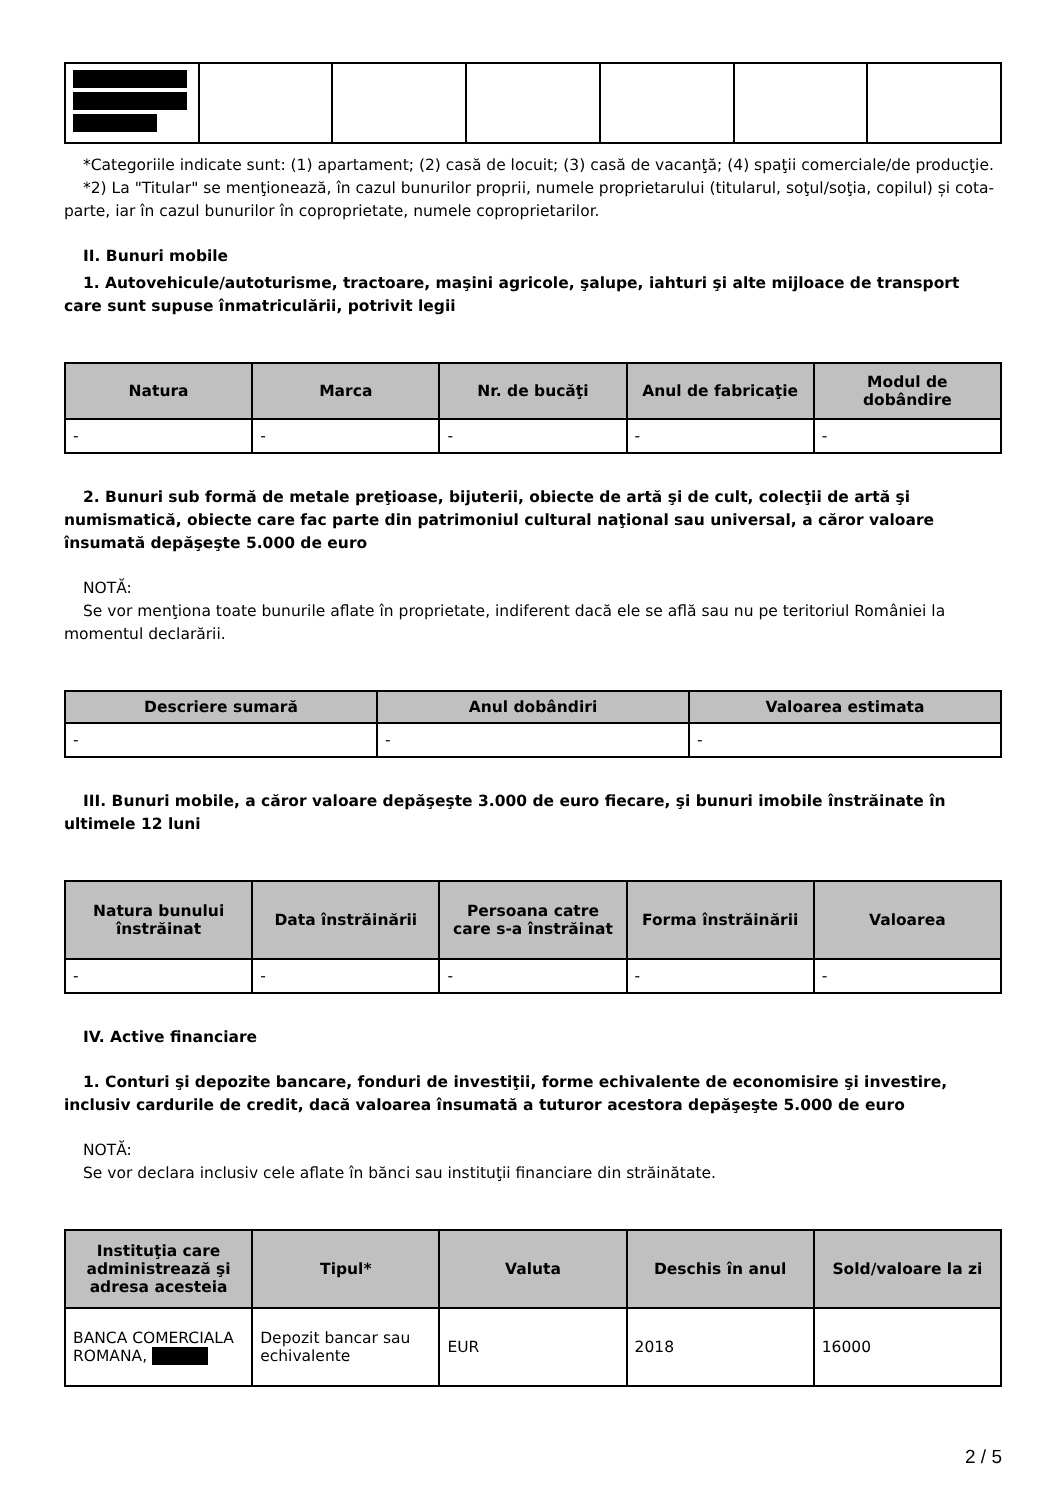*Categoriile indicate sunt: (1) apartament; (2) casă de locuit; (3) casă de vacanţă; (4) spaţii comerciale/de producţie.
*2) La "Titular" se menţionează, în cazul bunurilor proprii, numele proprietarului (titularul, soţul/soţia, copilul) și cota-parte, iar în cazul bunurilor în coproprietate, numele coproprietarilor.
II. Bunuri mobile
1. Autovehicule/autoturisme, tractoare, maşini agricole, şalupe, iahturi şi alte mijloace de transport care sunt supuse înmatriculării, potrivit legii
| Natura | Marca | Nr. de bucăţi | Anul de fabricaţie | Modul de dobândire |
| --- | --- | --- | --- | --- |
| - | - | - | - | - |
2. Bunuri sub formă de metale preţioase, bijuterii, obiecte de artă şi de cult, colecţii de artă şi numismatică, obiecte care fac parte din patrimoniul cultural naţional sau universal, a căror valoare însumată depăşeşte 5.000 de euro
NOTĂ:
Se vor menţiona toate bunurile aflate în proprietate, indiferent dacă ele se află sau nu pe teritoriul României la momentul declarării.
| Descriere sumară | Anul dobândiri | Valoarea estimata |
| --- | --- | --- |
| - | - | - |
III. Bunuri mobile, a căror valoare depăşeşte 3.000 de euro fiecare, şi bunuri imobile înstrăinate în ultimele 12 luni
| Natura bunului înstrăinat | Data înstrăinării | Persoana catre care s-a înstrăinat | Forma înstrăinării | Valoarea |
| --- | --- | --- | --- | --- |
| - | - | - | - | - |
IV. Active financiare
1. Conturi şi depozite bancare, fonduri de investiţii, forme echivalente de economisire şi investire, inclusiv cardurile de credit, dacă valoarea însumată a tuturor acestora depăşeşte 5.000 de euro
NOTĂ:
Se vor declara inclusiv cele aflate în bănci sau instituţii financiare din străinătate.
| Instituţia care administrează şi adresa acesteia | Tipul* | Valuta | Deschis în anul | Sold/valoare la zi |
| --- | --- | --- | --- | --- |
| BANCA COMERCIALA ROMANA, | Depozit bancar sau echivalente | EUR | 2018 | 16000 |
2 / 5